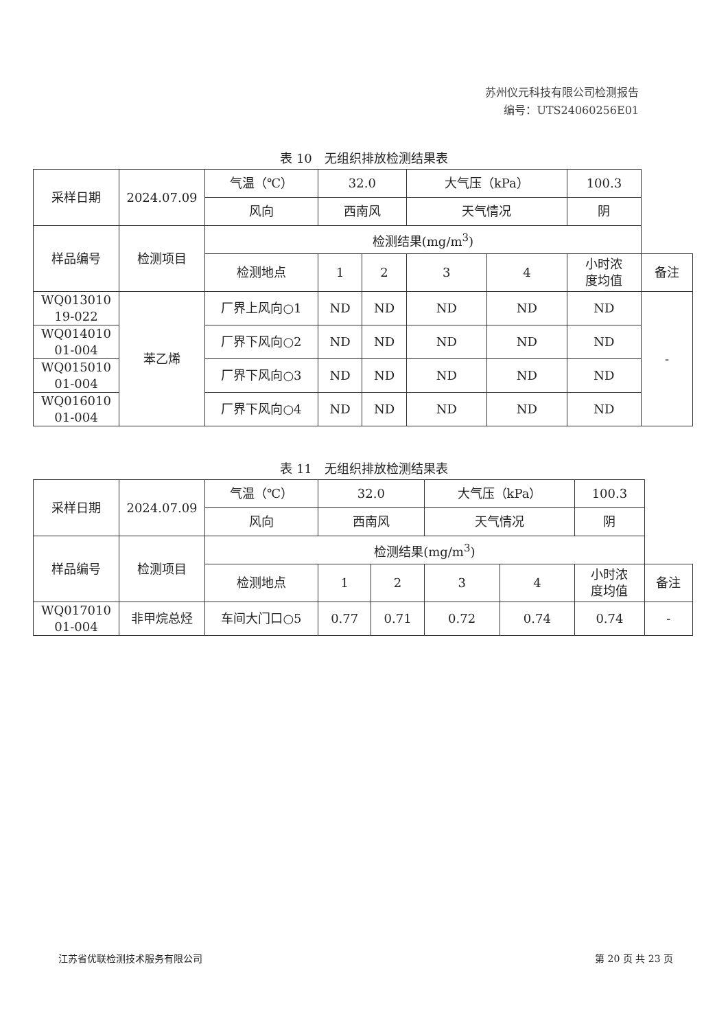苏州仪元科技有限公司检测报告
编号：UTS24060256E01
表 10　无组织排放检测结果表
| 采样日期 | 2024.07.09 | 气温（℃） | 32.0 | | 大气压（kPa） | | 100.3 | |
| | | 风向 | 西南风 | | 天气情况 | | 阴 | |
| 样品编号 | 检测项目 | 检测结果(mg/m<sup>3</sup>) | | | | | | |
| | | 检测地点 | 1 | 2 | 3 | 4 | 小时浓 度均值 | 备注 |
| WQ013010 19-022 | 苯乙烯 | 厂界上风向○1 | ND | ND | ND | ND | ND | - |
| WQ014010 01-004 | | 厂界下风向○2 | ND | ND | ND | ND | ND | |
| WQ015010 01-004 | | 厂界下风向○3 | ND | ND | ND | ND | ND | |
| WQ016010 01-004 | | 厂界下风向○4 | ND | ND | ND | ND | ND | |
表 11　无组织排放检测结果表
| 采样日期 | 2024.07.09 | 气温（℃） | 32.0 | | 大气压（kPa） | | 100.3 | |
| | | 风向 | 西南风 | | 天气情况 | | 阴 | |
| 样品编号 | 检测项目 | 检测结果(mg/m<sup>3</sup>) | | | | | | |
| | | 检测地点 | 1 | 2 | 3 | 4 | 小时浓 度均值 | 备注 |
| WQ017010 01-004 | 非甲烷总烃 | 车间大门口○5 | 0.77 | 0.71 | 0.72 | 0.74 | 0.74 | - |
江苏省优联检测技术服务有限公司 第 20 页 共 23 页